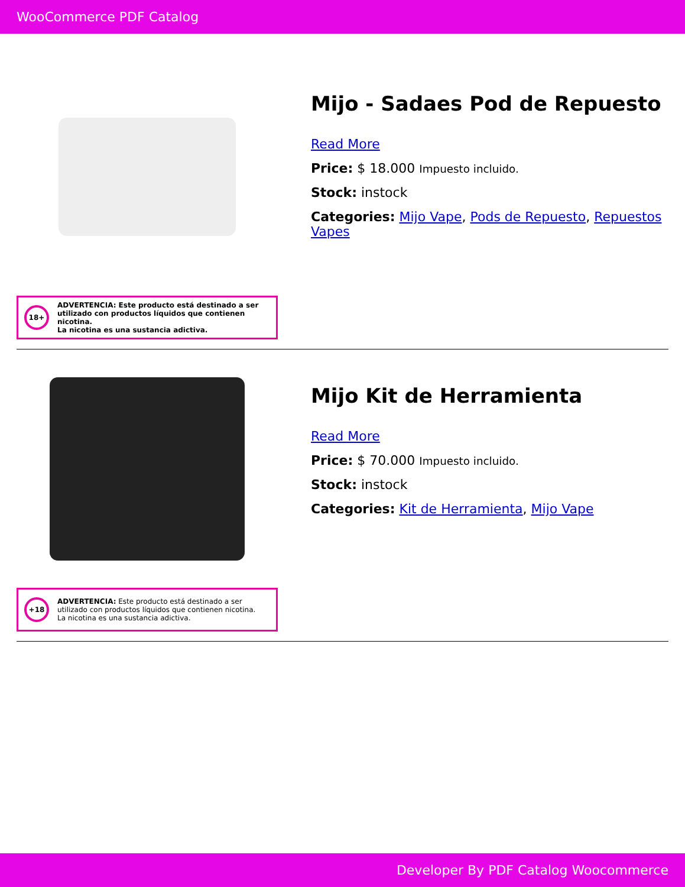WooCommerce PDF Catalog
18+
ADVERTENCIA: Este producto está destinado a ser utilizado con productos líquidos que contienen nicotina.
La nicotina es una sustancia adictiva.
Mijo - Sadaes Pod de Repuesto
Read More
Price: $ 18.000 Impuesto incluido.
Stock: instock
Categories: Mijo Vape, Pods de Repuesto, Repuestos Vapes
+18
ADVERTENCIA: Este producto está destinado a ser utilizado con productos líquidos que contienen nicotina.
La nicotina es una sustancia adictiva.
Mijo Kit de Herramienta
Read More
Price: $ 70.000 Impuesto incluido.
Stock: instock
Categories: Kit de Herramienta, Mijo Vape
Developer By PDF Catalog Woocommerce